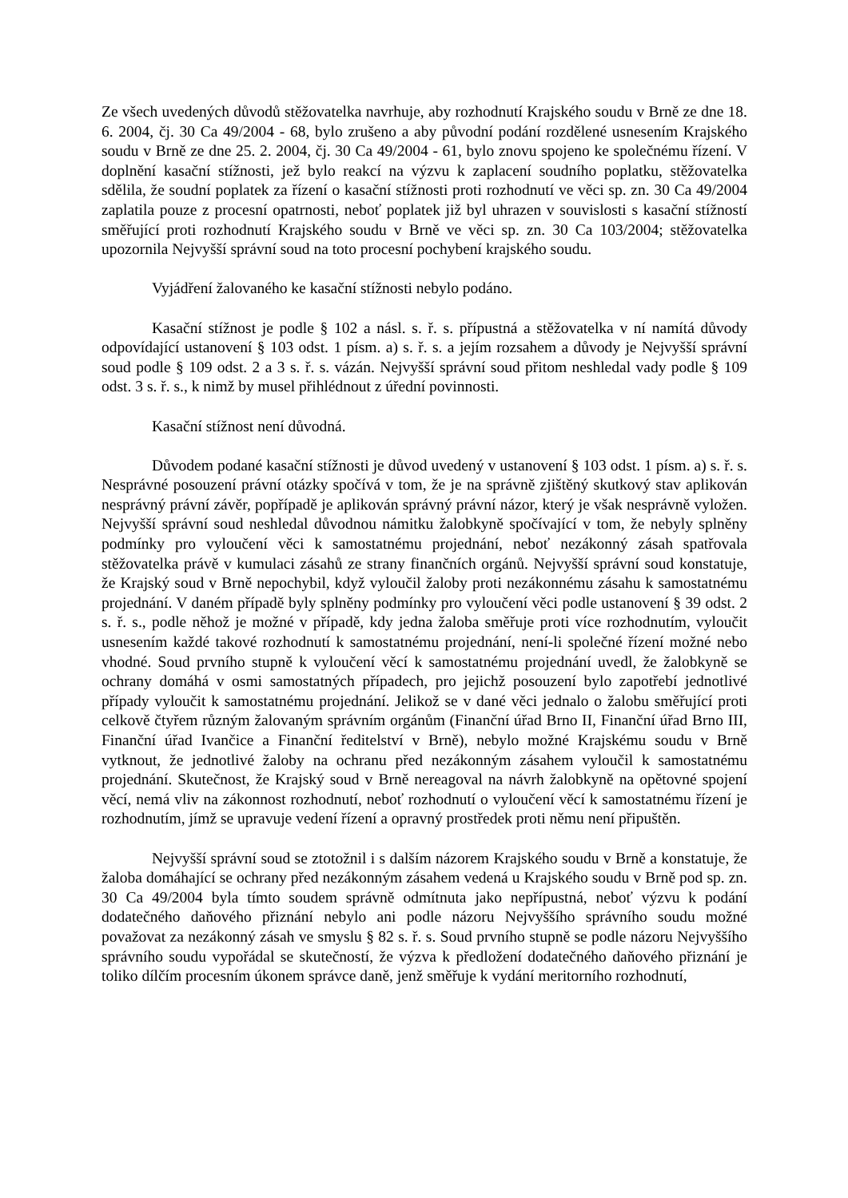Ze všech uvedených důvodů stěžovatelka navrhuje, aby rozhodnutí Krajského soudu v Brně ze dne 18. 6. 2004, čj. 30 Ca 49/2004 - 68, bylo zrušeno a aby původní podání rozdělené usnesením Krajského soudu v Brně ze dne 25. 2. 2004, čj. 30 Ca 49/2004 - 61, bylo znovu spojeno ke společnému řízení. V doplnění kasační stížnosti, jež bylo reakcí na výzvu k zaplacení soudního poplatku, stěžovatelka sdělila, že soudní poplatek za řízení o kasační stížnosti proti rozhodnutí ve věci sp. zn. 30 Ca 49/2004 zaplatila pouze z procesní opatrnosti, neboť poplatek již byl uhrazen v souvislosti s kasační stížností směřující proti rozhodnutí Krajského soudu v Brně ve věci sp. zn. 30 Ca 103/2004; stěžovatelka upozornila Nejvyšší správní soud na toto procesní pochybení krajského soudu.
Vyjádření žalovaného ke kasační stížnosti nebylo podáno.
Kasační stížnost je podle § 102 a násl. s. ř. s. přípustná a stěžovatelka v ní namítá důvody odpovídající ustanovení § 103 odst. 1 písm. a) s. ř. s. a jejím rozsahem a důvody je Nejvyšší správní soud podle § 109 odst. 2 a 3 s. ř. s. vázán. Nejvyšší správní soud přitom neshledal vady podle § 109 odst. 3 s. ř. s., k nimž by musel přihlédnout z úřední povinnosti.
Kasační stížnost není důvodná.
Důvodem podané kasační stížnosti je důvod uvedený v ustanovení § 103 odst. 1 písm. a) s. ř. s. Nesprávné posouzení právní otázky spočívá v tom, že je na správně zjištěný skutkový stav aplikován nesprávný právní závěr, popřípadě je aplikován správný právní názor, který je však nesprávně vyložen. Nejvyšší správní soud neshledal důvodnou námitku žalobkyně spočívající v tom, že nebyly splněny podmínky pro vyloučení věci k samostatnému projednání, neboť nezákonný zásah spatřovala stěžovatelka právě v kumulaci zásahů ze strany finančních orgánů. Nejvyšší správní soud konstatuje, že Krajský soud v Brně nepochybil, když vyloučil žaloby proti nezákonnému zásahu k samostatnému projednání. V daném případě byly splněny podmínky pro vyloučení věci podle ustanovení § 39 odst. 2 s. ř. s., podle něhož je možné v případě, kdy jedna žaloba směřuje proti více rozhodnutím, vyloučit usnesením každé takové rozhodnutí k samostatnému projednání, není-li společné řízení možné nebo vhodné. Soud prvního stupně k vyloučení věcí k samostatnému projednání uvedl, že žalobkyně se ochrany domáhá v osmi samostatných případech, pro jejichž posouzení bylo zapotřebí jednotlivé případy vyloučit k samostatnému projednání. Jelikož se v dané věci jednalo o žalobu směřující proti celkově čtyřem různým žalovaným správním orgánům (Finanční úřad Brno II, Finanční úřad Brno III, Finanční úřad Ivančice a Finanční ředitelství v Brně), nebylo možné Krajskému soudu v Brně vytknout, že jednotlivé žaloby na ochranu před nezákonným zásahem vyloučil k samostatnému projednání. Skutečnost, že Krajský soud v Brně nereagoval na návrh žalobkyně na opětovné spojení věcí, nemá vliv na zákonnost rozhodnutí, neboť rozhodnutí o vyloučení věcí k samostatnému řízení je rozhodnutím, jímž se upravuje vedení řízení a opravný prostředek proti němu není připuštěn.
Nejvyšší správní soud se ztotožnil i s dalším názorem Krajského soudu v Brně a konstatuje, že žaloba domáhající se ochrany před nezákonným zásahem vedená u Krajského soudu v Brně pod sp. zn. 30 Ca 49/2004 byla tímto soudem správně odmítnuta jako nepřípustná, neboť výzvu k podání dodatečného daňového přiznání nebylo ani podle názoru Nejvyššího správního soudu možné považovat za nezákonný zásah ve smyslu § 82 s. ř. s. Soud prvního stupně se podle názoru Nejvyššího správního soudu vypořádal se skutečností, že výzva k předložení dodatečného daňového přiznání je toliko dílčím procesním úkonem správce daně, jenž směřuje k vydání meritorního rozhodnutí,